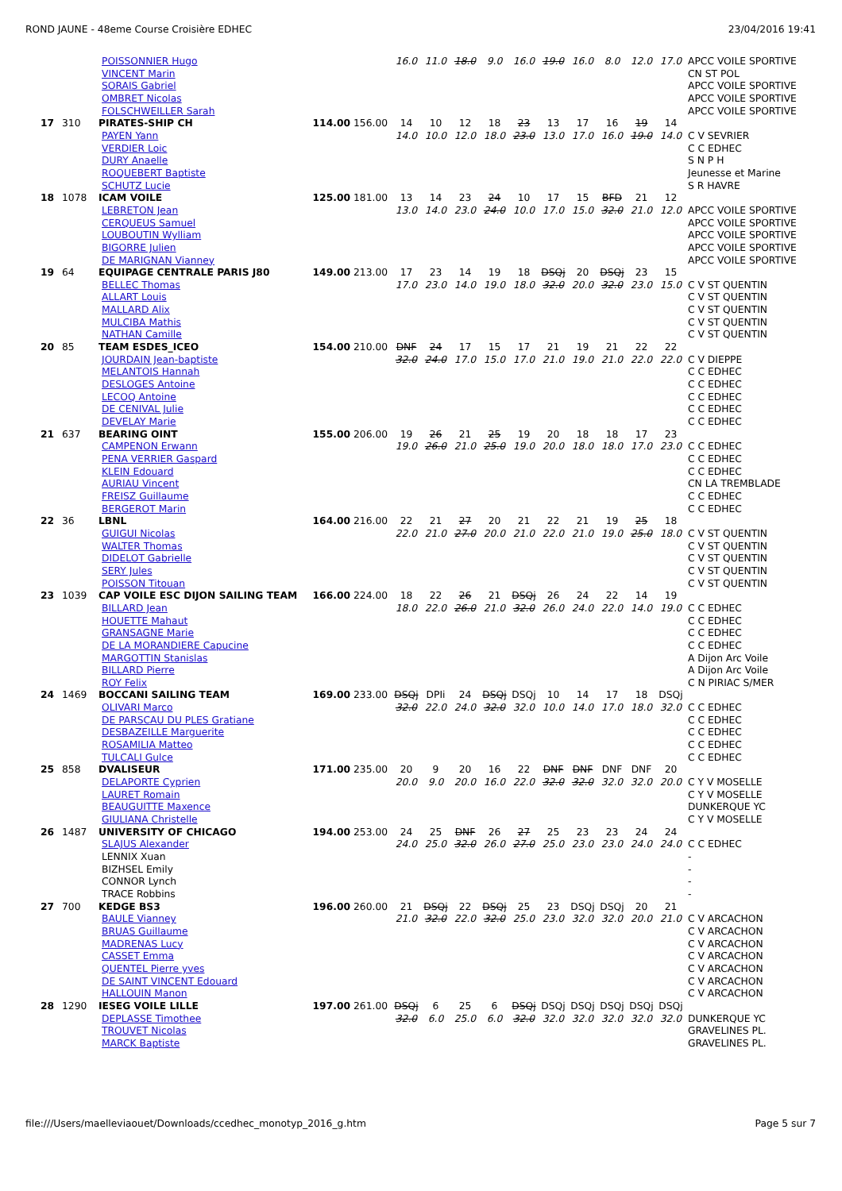ROND JAUNE - 48eme Course Croisière EDHEC 23/04/2016 19:41
| | | POISSONNIER Hugo | | | 16.0 | 11.0 | 18.0 | 9.0 | 16.0 | 19.0 | 16.0 | 8.0 | 12.0 | 17.0 | APCC VOILE SPORTIVE |
| | | VINCENT Marin | | | | | | | | | | | | | CN ST POL |
| | | SORAIS Gabriel | | | | | | | | | | | | | APCC VOILE SPORTIVE |
| | | OMBRET Nicolas | | | | | | | | | | | | | APCC VOILE SPORTIVE |
| | | FOLSCHWEILLER Sarah | | | | | | | | | | | | | APCC VOILE SPORTIVE |
| 17 | 310 | PIRATES-SHIP CH | 114.00 | 156.00 | 14 | 10 | 12 | 18 | 23 | 13 | 17 | 16 | 19 | 14 | |
| | | PAYEN Yann | | | 14.0 | 10.0 | 12.0 | 18.0 | 23.0 | 13.0 | 17.0 | 16.0 | 19.0 | 14.0 | C V SEVRIER |
| | | VERDIER Loic | | | | | | | | | | | | | C C EDHEC |
| | | DURY Anaelle | | | | | | | | | | | | | S N P H |
| | | ROQUEBERT Baptiste | | | | | | | | | | | | | Jeunesse et Marine |
| | | SCHUTZ Lucie | | | | | | | | | | | | | S R HAVRE |
| 18 | 1078 | ICAM VOILE | 125.00 | 181.00 | 13 | 14 | 23 | 24 | 10 | 17 | 15 | BFD | 21 | 12 | |
| | | LEBRETON Jean | | | 13.0 | 14.0 | 23.0 | 24.0 | 10.0 | 17.0 | 15.0 | 32.0 | 21.0 | 12.0 | APCC VOILE SPORTIVE |
| | | CERQUEUS Samuel | | | | | | | | | | | | | APCC VOILE SPORTIVE |
| | | LOUBOUTIN Wylliam | | | | | | | | | | | | | APCC VOILE SPORTIVE |
| | | BIGORRE Julien | | | | | | | | | | | | | APCC VOILE SPORTIVE |
| | | DE MARIGNAN Vianney | | | | | | | | | | | | | APCC VOILE SPORTIVE |
| 19 | 64 | EQUIPAGE CENTRALE PARIS J80 | 149.00 | 213.00 | 17 | 23 | 14 | 19 | 18 | DSQj | 20 | DSQj | 23 | 15 | |
| | | BELLEC Thomas | | | 17.0 | 23.0 | 14.0 | 19.0 | 18.0 | 32.0 | 20.0 | 32.0 | 23.0 | 15.0 | C V ST QUENTIN |
| | | ALLART Louis | | | | | | | | | | | | | C V ST QUENTIN |
| | | MALLARD Alix | | | | | | | | | | | | | C V ST QUENTIN |
| | | MULCIBA Mathis | | | | | | | | | | | | | C V ST QUENTIN |
| | | NATHAN Camille | | | | | | | | | | | | | C V ST QUENTIN |
| 20 | 85 | TEAM ESDES_ICEO | 154.00 | 210.00 | DNF | 24 | 17 | 15 | 17 | 21 | 19 | 21 | 22 | 22 | |
| | | JOURDAIN Jean-baptiste | | | 32.0 | 24.0 | 17.0 | 15.0 | 17.0 | 21.0 | 19.0 | 21.0 | 22.0 | 22.0 | C V DIEPPE |
| | | MELANTOIS Hannah | | | | | | | | | | | | | C C EDHEC |
| | | DESLOGES Antoine | | | | | | | | | | | | | C C EDHEC |
| | | LECOQ Antoine | | | | | | | | | | | | | C C EDHEC |
| | | DE CENIVAL Julie | | | | | | | | | | | | | C C EDHEC |
| | | DEVELAY Marie | | | | | | | | | | | | | C C EDHEC |
| 21 | 637 | BEARING OINT | 155.00 | 206.00 | 19 | 26 | 21 | 25 | 19 | 20 | 18 | 18 | 17 | 23 | |
| | | CAMPENON Erwann | | | 19.0 | 26.0 | 21.0 | 25.0 | 19.0 | 20.0 | 18.0 | 18.0 | 17.0 | 23.0 | C C EDHEC |
| | | PENA VERRIER Gaspard | | | | | | | | | | | | | C C EDHEC |
| | | KLEIN Edouard | | | | | | | | | | | | | C C EDHEC |
| | | AURIAU Vincent | | | | | | | | | | | | | CN LA TREMBLADE |
| | | FREISZ Guillaume | | | | | | | | | | | | | C C EDHEC |
| | | BERGEROT Marin | | | | | | | | | | | | | C C EDHEC |
| 22 | 36 | LBNL | 164.00 | 216.00 | 22 | 21 | 27 | 20 | 21 | 22 | 21 | 19 | 25 | 18 | |
| | | GUIGUI Nicolas | | | 22.0 | 21.0 | 27.0 | 20.0 | 21.0 | 22.0 | 21.0 | 19.0 | 25.0 | 18.0 | C V ST QUENTIN |
| | | WALTER Thomas | | | | | | | | | | | | | C V ST QUENTIN |
| | | DIDELOT Gabrielle | | | | | | | | | | | | | C V ST QUENTIN |
| | | SERY Jules | | | | | | | | | | | | | C V ST QUENTIN |
| | | POISSON Titouan | | | | | | | | | | | | | C V ST QUENTIN |
| 23 | 1039 | CAP VOILE ESC DIJON SAILING TEAM | 166.00 | 224.00 | 18 | 22 | 26 | 21 | DSQj | 26 | 24 | 22 | 14 | 19 | |
| | | BILLARD Jean | | | 18.0 | 22.0 | 26.0 | 21.0 | 32.0 | 26.0 | 24.0 | 22.0 | 14.0 | 19.0 | C C EDHEC |
| | | HOUETTE Mahaut | | | | | | | | | | | | | C C EDHEC |
| | | GRANSAGNE Marie | | | | | | | | | | | | | C C EDHEC |
| | | DE LA MORANDIERE Capucine | | | | | | | | | | | | | C C EDHEC |
| | | MARGOTTIN Stanislas | | | | | | | | | | | | | A Dijon Arc Voile |
| | | BILLARD Pierre | | | | | | | | | | | | | A Dijon Arc Voile |
| | | ROY Felix | | | | | | | | | | | | | C N PIRIAC S/MER |
| 24 | 1469 | BOCCANI SAILING TEAM | 169.00 | 233.00 | DSQj | DPIi | 24 | DSQj | DSQj | 10 | 14 | 17 | 18 | DSQj | |
| | | OLIVARI Marco | | | 32.0 | 22.0 | 24.0 | 32.0 | 32.0 | 10.0 | 14.0 | 17.0 | 18.0 | 32.0 | C C EDHEC |
| | | DE PARSCAU DU PLES Gratiane | | | | | | | | | | | | | C C EDHEC |
| | | DESBAZEILLE Marguerite | | | | | | | | | | | | | C C EDHEC |
| | | ROSAMILIA Matteo | | | | | | | | | | | | | C C EDHEC |
| | | TULCALI Gulce | | | | | | | | | | | | | C C EDHEC |
| 25 | 858 | DVALISEUR | 171.00 | 235.00 | 20 | 9 | 20 | 16 | 22 | DNF | DNF | DNF | DNF | 20 | |
| | | DELAPORTE Cyprien | | | 20.0 | 9.0 | 20.0 | 16.0 | 22.0 | 32.0 | 32.0 | 32.0 | 32.0 | 20.0 | C Y V MOSELLE |
| | | LAURET Romain | | | | | | | | | | | | | C Y V MOSELLE |
| | | BEAUGUITTE Maxence | | | | | | | | | | | | | DUNKERQUE YC |
| | | GIULIANA Christelle | | | | | | | | | | | | | C Y V MOSELLE |
| 26 | 1487 | UNIVERSITY OF CHICAGO | 194.00 | 253.00 | 24 | 25 | DNF | 26 | 27 | 25 | 23 | 23 | 24 | 24 | |
| | | SLAJUS Alexander | | | 24.0 | 25.0 | 32.0 | 26.0 | 27.0 | 25.0 | 23.0 | 23.0 | 24.0 | 24.0 | C C EDHEC |
| | | LENNIX Xuan | | | | | | | | | | | | | - |
| | | BIZHSEL Emily | | | | | | | | | | | | | - |
| | | CONNOR Lynch | | | | | | | | | | | | | - |
| | | TRACE Robbins | | | | | | | | | | | | | - |
| 27 | 700 | KEDGE BS3 | 196.00 | 260.00 | 21 | DSQj | 22 | DSQj | 25 | 23 | DSQj | DSQj | 20 | 21 | |
| | | BAULE Vianney | | | 21.0 | 32.0 | 22.0 | 32.0 | 25.0 | 23.0 | 32.0 | 32.0 | 20.0 | 21.0 | C V ARCACHON |
| | | BRUAS Guillaume | | | | | | | | | | | | | C V ARCACHON |
| | | MADRENAS Lucy | | | | | | | | | | | | | C V ARCACHON |
| | | CASSET Emma | | | | | | | | | | | | | C V ARCACHON |
| | | QUENTEL Pierre yves | | | | | | | | | | | | | C V ARCACHON |
| | | DE SAINT VINCENT Edouard | | | | | | | | | | | | | C V ARCACHON |
| | | HALLOUIN Manon | | | | | | | | | | | | | C V ARCACHON |
| 28 | 1290 | IESEG VOILE LILLE | 197.00 | 261.00 | DSQj | 6 | 25 | 6 | DSQj | DSQj | DSQj | DSQj | DSQj | DSQj | |
| | | DEPLASSE Timothee | | | 32.0 | 6.0 | 25.0 | 6.0 | 32.0 | 32.0 | 32.0 | 32.0 | 32.0 | 32.0 | DUNKERQUE YC |
| | | TROUVET Nicolas | | | | | | | | | | | | | GRAVELINES PL. |
| | | MARCK Baptiste | | | | | | | | | | | | | GRAVELINES PL. |
file:///Users/maelleviaouet/Downloads/ccedhec_monotyp_2016_g.htm Page 5 sur 7